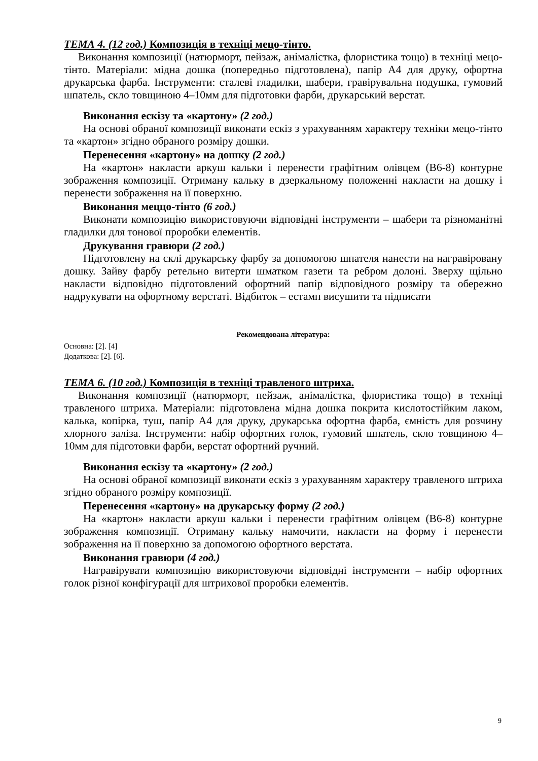ТЕМА 4. (12 год.) Композиція в техніці мецо-тінто.
Виконання композиції (натюрморт, пейзаж, анімалістка, флористика тощо) в техніці мецо-тінто. Матеріали: мідна дошка (попередньо підготовлена), папір А4 для друку, офортна друкарська фарба. Інструменти: сталеві гладилки, шабери, гравірувальна подушка, гумовий шпатель, скло товщиною 4–10мм для підготовки фарби, друкарський верстат.
Виконання ескізу та «картону» (2 год.)
На основі обраної композиції виконати ескіз з урахуванням характеру техніки мецо-тінто та «картон» згідно обраного розміру дошки.
Перенесення «картону» на дошку (2 год.)
На «картон» накласти аркуш кальки і перенести графітним олівцем (В6-8) контурне зображення композиції. Отриману кальку в дзеркальному положенні накласти на дошку і перенести зображення на її поверхню.
Виконання меццо-тінто (6 год.)
Виконати композицію використовуючи відповідні інструменти – шабери та різноманітні гладилки для тонової проробки елементів.
Друкування гравюри (2 год.)
Підготовлену на склі друкарську фарбу за допомогою шпателя нанести на награвіровану дошку. Зайву фарбу ретельно витерти шматком газети та ребром долоні. Зверху щільно накласти відповідно підготовлений офортний папір відповідного розміру та обережно надрукувати на офортному верстаті. Відбиток – естамп висушити та підписати
Рекомендована література:
Основна: [2]. [4]
Додаткова: [2]. [6].
ТЕМА 6. (10 год.) Композиція в техніці травленого штриха.
Виконання композиції (натюрморт, пейзаж, анімалістка, флористика тощо) в техніці травленого штриха. Матеріали: підготовлена мідна дошка покрита кислотостійким лаком, калька, копірка, туш, папір А4 для друку, друкарська офортна фарба, ємність для розчину хлорного заліза. Інструменти: набір офортних голок, гумовий шпатель, скло товщиною 4–10мм для підготовки фарби, верстат офортний ручний.
Виконання ескізу та «картону» (2 год.)
На основі обраної композиції виконати ескіз з урахуванням характеру травленого штриха згідно обраного розміру композиції.
Перенесення «картону» на друкарську форму (2 год.)
На «картон» накласти аркуш кальки і перенести графітним олівцем (В6-8) контурне зображення композиції. Отриману кальку намочити, накласти на форму і перенести зображення на її поверхню за допомогою офортного верстата.
Виконання гравюри (4 год.)
Награвірувати композицію використовуючи відповідні інструменти – набір офортних голок різної конфігурації для штрихової проробки елементів.
9